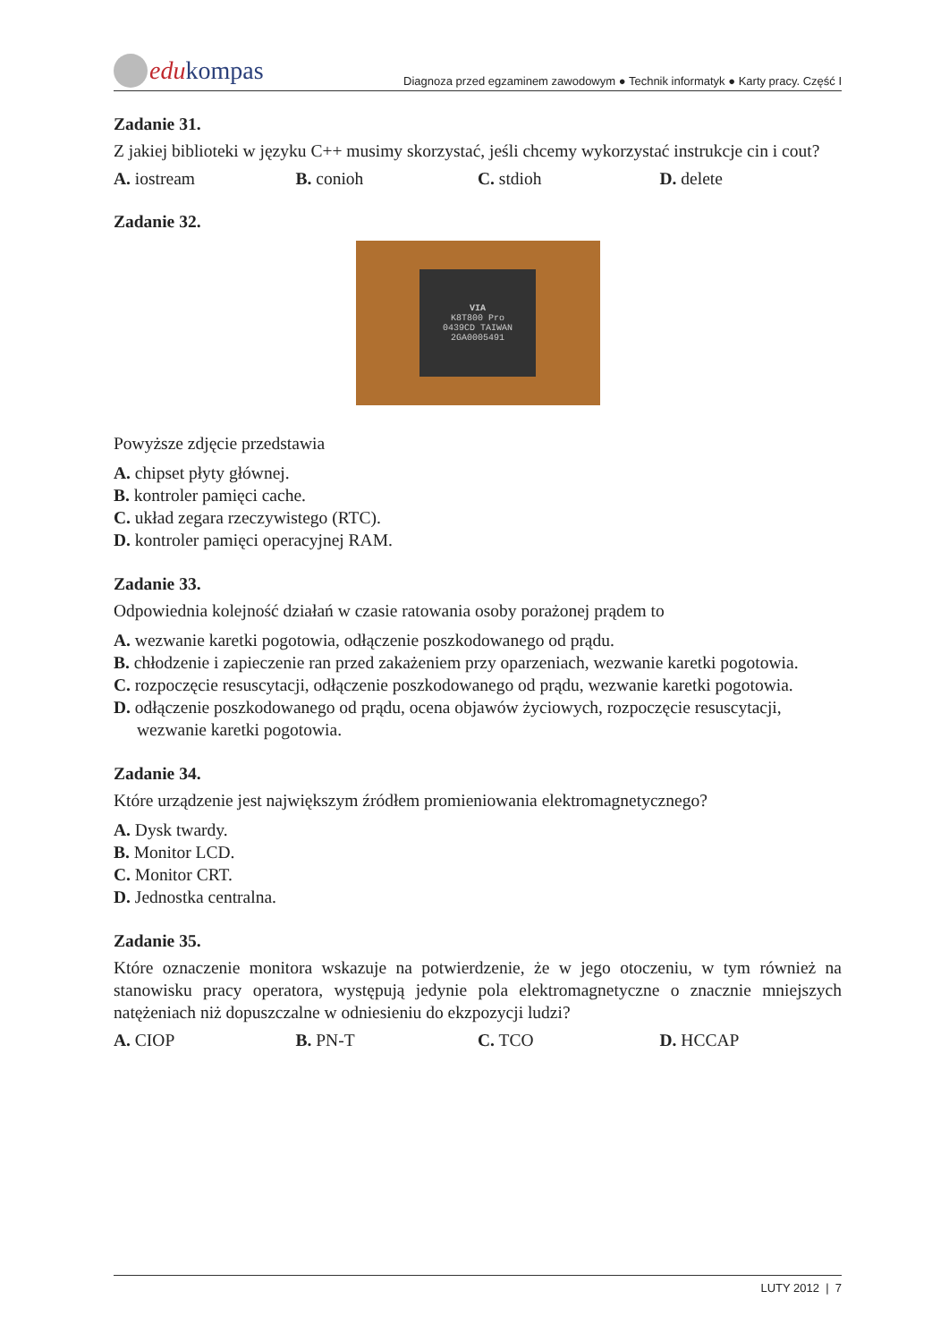edu kompas
Diagnoza przed egzaminem zawodowym ● Technik informatyk ● Karty pracy. Część I
Zadanie 31.
Z jakiej biblioteki w języku C++ musimy skorzystać, jeśli chcemy wykorzystać instrukcje cin i cout?
A. iostream B. conioh C. stdioh D. delete
Zadanie 32.
VIA
K8T800 Pro
0439CD TAIWAN
2GA0005491
Powyższe zdjęcie przedstawia
A. chipset płyty głównej.
B. kontroler pamięci cache.
C. układ zegara rzeczywistego (RTC).
D. kontroler pamięci operacyjnej RAM.
Zadanie 33.
Odpowiednia kolejność działań w czasie ratowania osoby porażonej prądem to
A. wezwanie karetki pogotowia, odłączenie poszkodowanego od prądu.
B. chłodzenie i zapieczenie ran przed zakażeniem przy oparzeniach, wezwanie karetki pogotowia.
C. rozpoczęcie resuscytacji, odłączenie poszkodowanego od prądu, wezwanie karetki pogotowia.
D. odłączenie poszkodowanego od prądu, ocena objawów życiowych, rozpoczęcie resuscytacji, wezwanie karetki pogotowia.
Zadanie 34.
Które urządzenie jest największym źródłem promieniowania elektromagnetycznego?
A. Dysk twardy.
B. Monitor LCD.
C. Monitor CRT.
D. Jednostka centralna.
Zadanie 35.
Które oznaczenie monitora wskazuje na potwierdzenie, że w jego otoczeniu, w tym również na stanowisku pracy operatora, występują jedynie pola elektromagnetyczne o znacznie mniejszych natężeniach niż dopuszczalne w odniesieniu do ekzpozycji ludzi?
A. CIOP B. PN-T C. TCO D. HCCAP
LUTY 2012 | 7